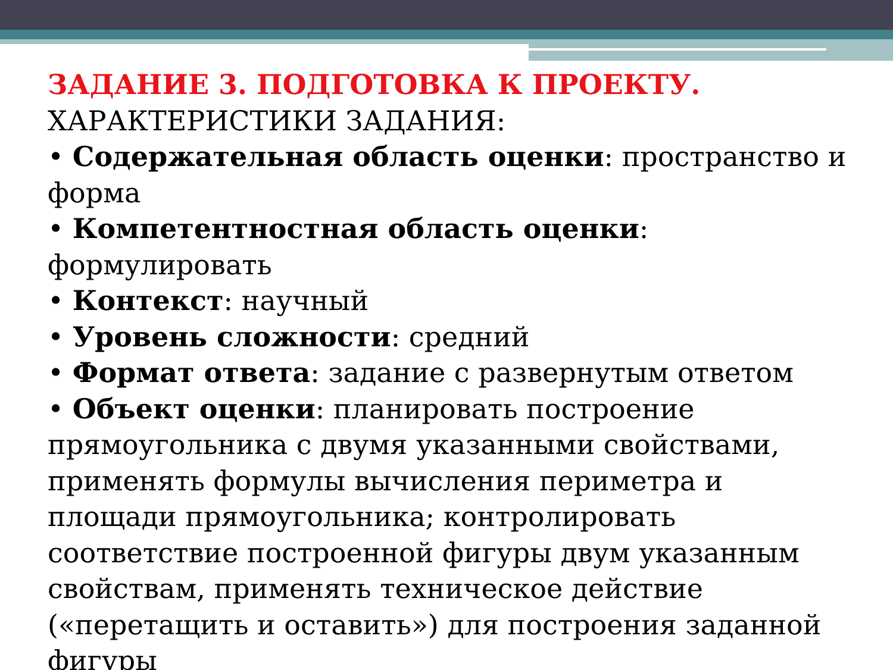ЗАДАНИЕ 3. ПОДГОТОВКА К ПРОЕКТУ.
ХАРАКТЕРИСТИКИ ЗАДАНИЯ:
• Содержательная область оценки: пространство и форма
• Компетентностная область оценки: формулировать
• Контекст: научный
• Уровень сложности: средний
• Формат ответа: задание с развернутым ответом
• Объект оценки: планировать построение прямоугольника с двумя указанными свойствами, применять формулы вычисления периметра и площади прямоугольника; контролировать соответствие построенной фигуры двум указанным свойствам, применять техническое действие («перетащить и оставить») для построения заданной фигуры